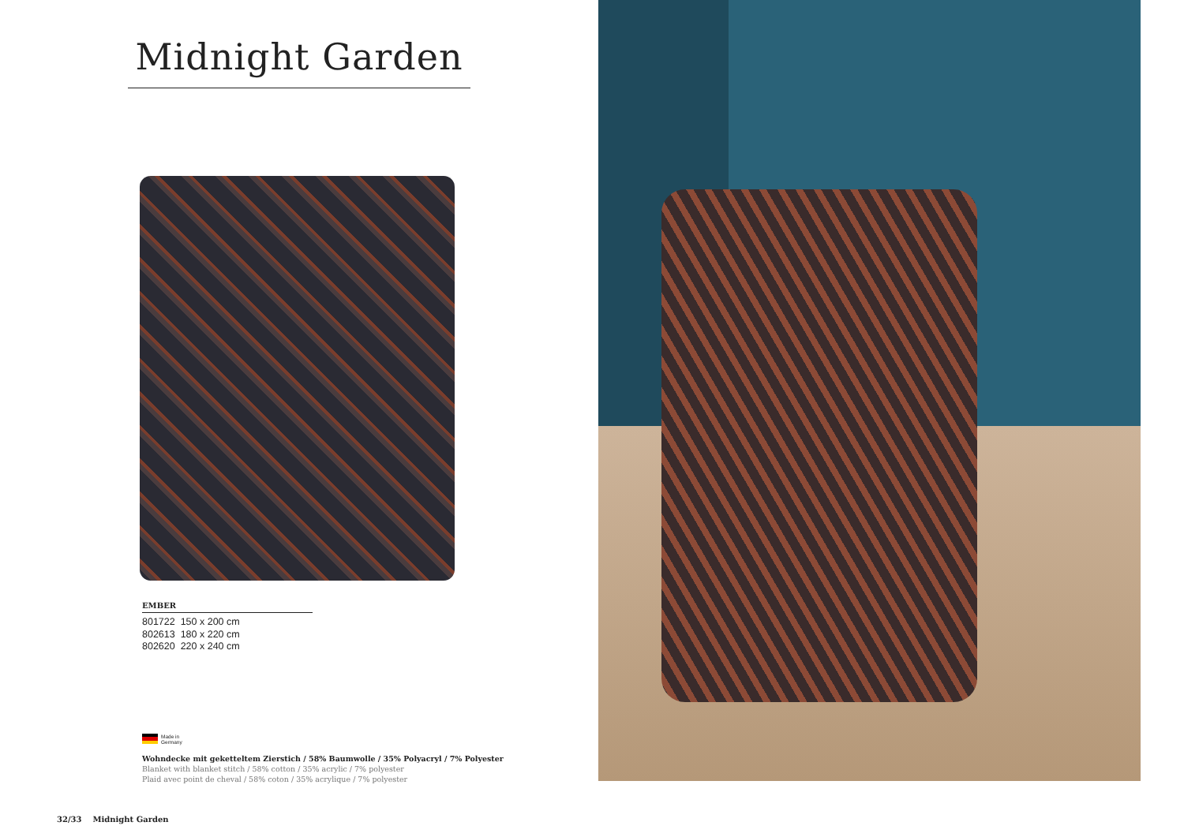Midnight Garden
EMBER
801722 150 x 200 cm
802613 180 x 220 cm
802620 220 x 240 cm
Made in
Germany
Wohndecke mit geketteltem Zierstich / 58% Baumwolle / 35% Polyacryl / 7% Polyester
Blanket with blanket stitch / 58% cotton / 35% acrylic / 7% polyester
Plaid avec point de cheval / 58% coton / 35% acrylique / 7% polyester
32/33 Midnight Garden